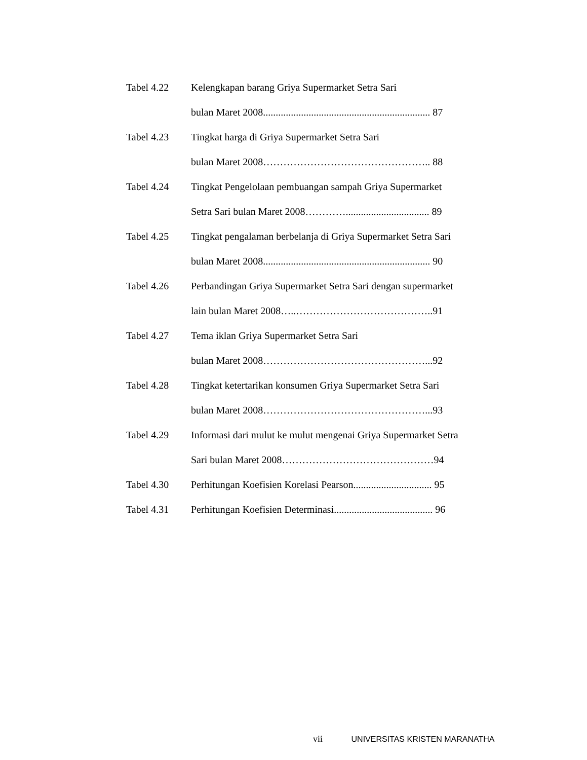Tabel 4.22 Kelengkapan barang Griya Supermarket Setra Sari
bulan Maret 2008.................................................................. 87
Tabel 4.23 Tingkat harga di Griya Supermarket Setra Sari
bulan Maret 2008………………………………………….. 88
Tabel 4.24 Tingkat Pengelolaan pembuangan sampah Griya Supermarket
Setra Sari bulan Maret 2008…………................................. 89
Tabel 4.25 Tingkat pengalaman berbelanja di Griya Supermarket Setra Sari
bulan Maret 2008.................................................................. 90
Tabel 4.26 Perbandingan Griya Supermarket Setra Sari dengan supermarket
lain bulan Maret 2008…..…………………………………..91
Tabel 4.27 Tema iklan Griya Supermarket Setra Sari
bulan Maret 2008…………………………………………...92
Tabel 4.28 Tingkat ketertarikan konsumen Griya Supermarket Setra Sari
bulan Maret 2008…………………………………………...93
Tabel 4.29 Informasi dari mulut ke mulut mengenai Griya Supermarket Setra
Sari bulan Maret 2008………………………………………94
Tabel 4.30 Perhitungan Koefisien Korelasi Pearson............................... 95
Tabel 4.31 Perhitungan Koefisien Determinasi....................................... 96
vii UNIVERSITAS KRISTEN MARANATHA